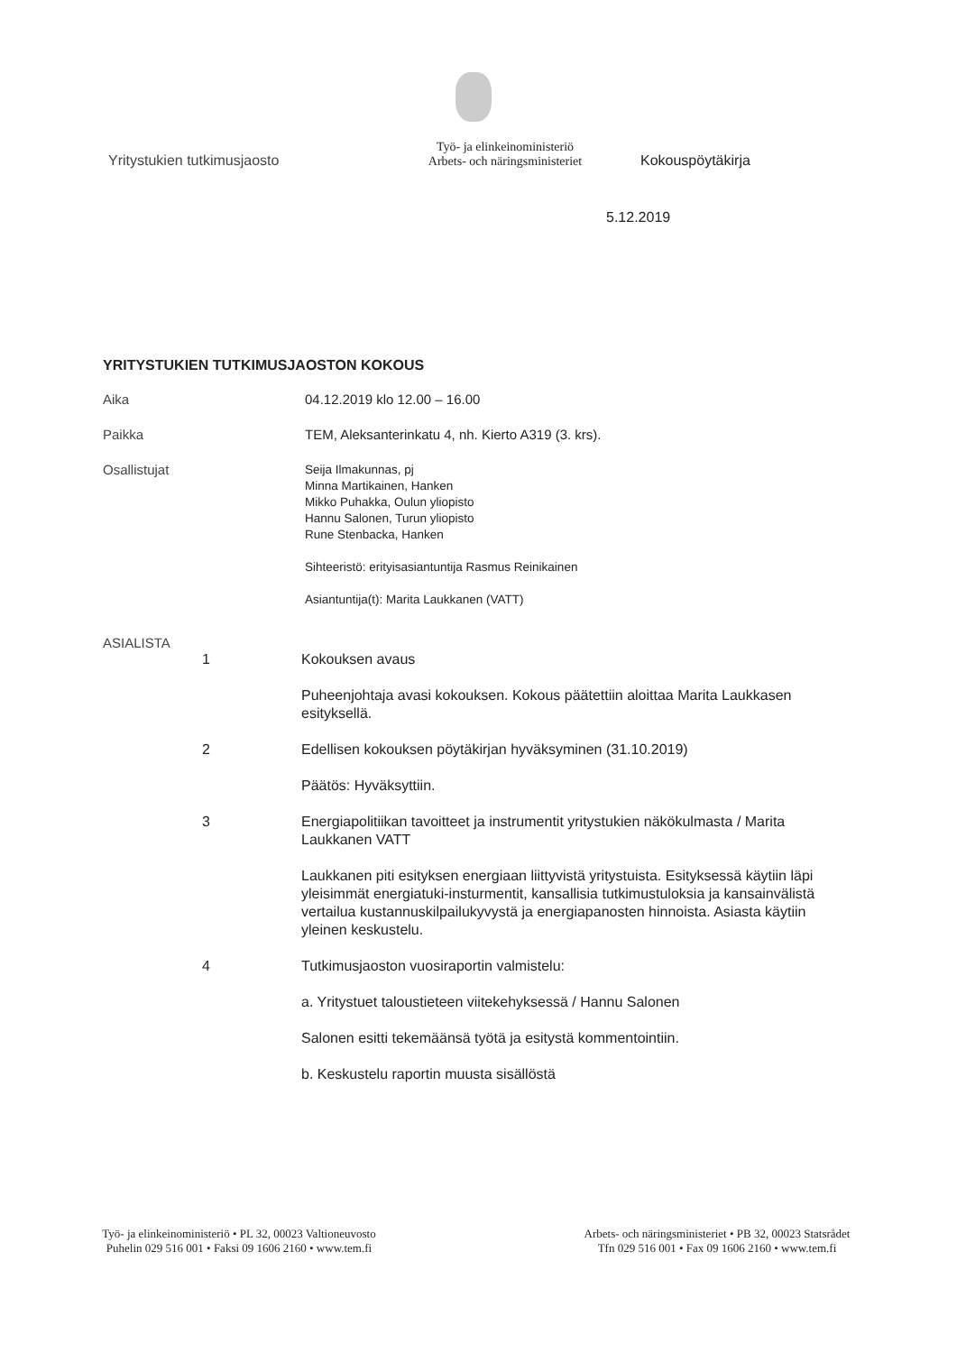Yritystukien tutkimusjaosto
Työ- ja elinkeinoministeriö
Arbets- och näringsministeriet
Kokouspöytäkirja
5.12.2019
YRITYSTUKIEN TUTKIMUSJAOSTON KOKOUS
Aika 04.12.2019 klo 12.00 – 16.00
Paikka TEM, Aleksanterinkatu 4, nh. Kierto A319 (3. krs).
Osallistujat
Seija Ilmakunnas, pj
Minna Martikainen, Hanken
Mikko Puhakka, Oulun yliopisto
Hannu Salonen, Turun yliopisto
Rune Stenbacka, Hanken
Sihteeristö: erityisasiantuntija Rasmus Reinikainen
Asiantuntija(t): Marita Laukkanen (VATT)
ASIALISTA
1 Kokouksen avaus
Puheenjohtaja avasi kokouksen. Kokous päätettiin aloittaa Marita Laukkasen esityksellä.
2 Edellisen kokouksen pöytäkirjan hyväksyminen (31.10.2019)
Päätös: Hyväksyttiin.
3 Energiapolitiikan tavoitteet ja instrumentit yritystukien näkökulmasta / Marita Laukkanen VATT
Laukkanen piti esityksen energiaan liittyvistä yritystuista. Esityksessä käytiin läpi yleisimmät energiatuki-insturmentit, kansallisia tutkimustuloksia ja kansainvälistä vertailua kustannuskilpailukyvystä ja energiapanosten hinnoista. Asiasta käytiin yleinen keskustelu.
4 Tutkimusjaoston vuosiraportin valmistelu:
a. Yritystuet taloustieteen viitekehyksessä / Hannu Salonen
Salonen esitti tekemäänsä työtä ja esitystä kommentointiin.
b. Keskustelu raportin muusta sisällöstä
Työ- ja elinkeinoministeriö • PL 32, 00023 Valtioneuvosto
Puhelin 029 516 001 • Faksi 09 1606 2160 • www.tem.fi
Arbets- och näringsministeriet • PB 32, 00023 Statsrådet
Tfn 029 516 001 • Fax 09 1606 2160 • www.tem.fi